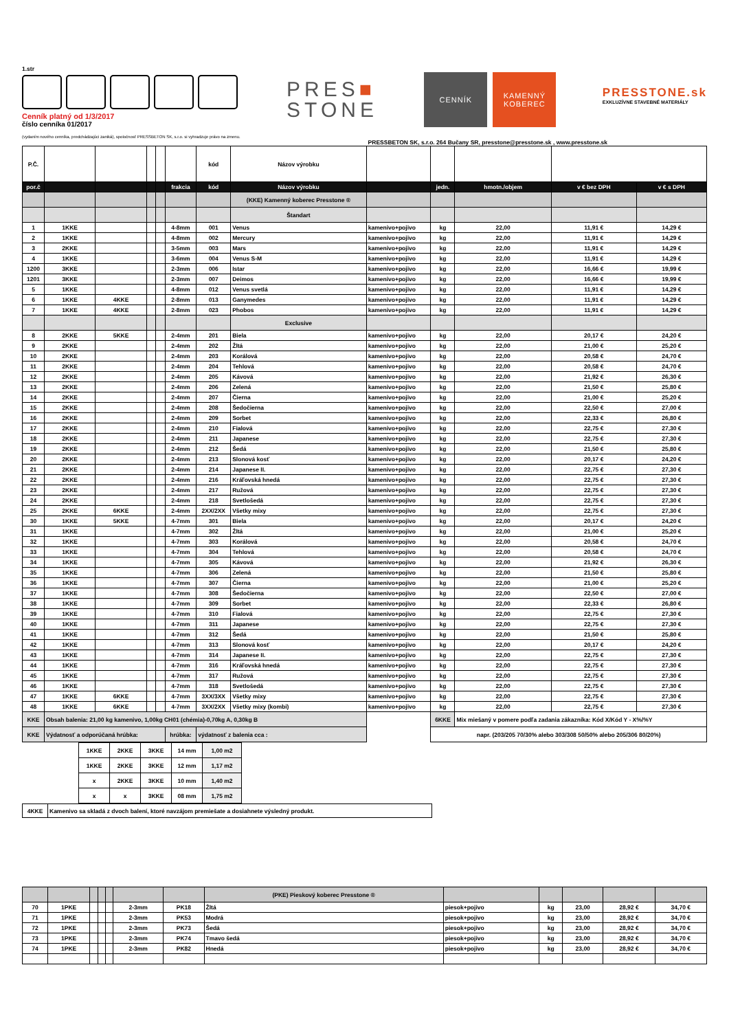1.str
Cenník platný od 1/3/2017
číslo cenníka 01/2017
(vydaním nového cenníka, predchádzajúci zaniká), spoločnosť PRESSBETON SK, s.r.o. si vyhradzuje právo na zmenu.
PRES■
STONE
CENNÍK KAMENNÝ
KOBEREC
PRESSTONE.sk
EXKLUZÍVNE STAVEBNÉ MATERIÁLY
PRESSBETON SK, s.r.o. 264 Bučany SR, presstone@presstone.sk , www.presstone.sk
| P.Č. | | | | | | kód | Názov výrobku | | | | | |
| por.č | | | | | frakcia | kód | Názov výrobku | | jedn. | hmotn./objem | v € bez DPH | v € s DPH |
| | | | | | | | (KKE) Kamenný koberec Presstone ® | | | | | |
| | | | | | | | Štandart | | | | | |
| 1 | 1KKE | | | | 4-8mm | 001 | Venus | kamenivo+pojivo | kg | 22,00 | 11,91 € | 14,29 € |
| 2 | 1KKE | | | | 4-8mm | 002 | Mercury | kamenivo+pojivo | kg | 22,00 | 11,91 € | 14,29 € |
| 3 | 2KKE | | | | 3-5mm | 003 | Mars | kamenivo+pojivo | kg | 22,00 | 11,91 € | 14,29 € |
| 4 | 1KKE | | | | 3-6mm | 004 | Venus S-M | kamenivo+pojivo | kg | 22,00 | 11,91 € | 14,29 € |
| 1200 | 3KKE | | | | 2-3mm | 006 | Istar | kamenivo+pojivo | kg | 22,00 | 16,66 € | 19,99 € |
| 1201 | 3KKE | | | | 2-3mm | 007 | Deimos | kamenivo+pojivo | kg | 22,00 | 16,66 € | 19,99 € |
| 5 | 1KKE | | | | 4-8mm | 012 | Venus svetlá | kamenivo+pojivo | kg | 22,00 | 11,91 € | 14,29 € |
| 6 | 1KKE | 4KKE | | | 2-8mm | 013 | Ganymedes | kamenivo+pojivo | kg | 22,00 | 11,91 € | 14,29 € |
| 7 | 1KKE | 4KKE | | | 2-8mm | 023 | Phobos | kamenivo+pojivo | kg | 22,00 | 11,91 € | 14,29 € |
| | | | | | | | Exclusive | | | | | |
| 8 | 2KKE | 5KKE | | | 2-4mm | 201 | Biela | kamenivo+pojivo | kg | 22,00 | 20,17 € | 24,20 € |
| 9 | 2KKE | | | | 2-4mm | 202 | Žltá | kamenivo+pojivo | kg | 22,00 | 21,00 € | 25,20 € |
| 10 | 2KKE | | | | 2-4mm | 203 | Korálová | kamenivo+pojivo | kg | 22,00 | 20,58 € | 24,70 € |
| 11 | 2KKE | | | | 2-4mm | 204 | Tehlová | kamenivo+pojivo | kg | 22,00 | 20,58 € | 24,70 € |
| 12 | 2KKE | | | | 2-4mm | 205 | Kávová | kamenivo+pojivo | kg | 22,00 | 21,92 € | 26,30 € |
| 13 | 2KKE | | | | 2-4mm | 206 | Zelená | kamenivo+pojivo | kg | 22,00 | 21,50 € | 25,80 € |
| 14 | 2KKE | | | | 2-4mm | 207 | Čierna | kamenivo+pojivo | kg | 22,00 | 21,00 € | 25,20 € |
| 15 | 2KKE | | | | 2-4mm | 208 | Šedočierna | kamenivo+pojivo | kg | 22,00 | 22,50 € | 27,00 € |
| 16 | 2KKE | | | | 2-4mm | 209 | Sorbet | kamenivo+pojivo | kg | 22,00 | 22,33 € | 26,80 € |
| 17 | 2KKE | | | | 2-4mm | 210 | Fialová | kamenivo+pojivo | kg | 22,00 | 22,75 € | 27,30 € |
| 18 | 2KKE | | | | 2-4mm | 211 | Japanese | kamenivo+pojivo | kg | 22,00 | 22,75 € | 27,30 € |
| 19 | 2KKE | | | | 2-4mm | 212 | Šedá | kamenivo+pojivo | kg | 22,00 | 21,50 € | 25,80 € |
| 20 | 2KKE | | | | 2-4mm | 213 | Slonová kosť | kamenivo+pojivo | kg | 22,00 | 20,17 € | 24,20 € |
| 21 | 2KKE | | | | 2-4mm | 214 | Japanese II. | kamenivo+pojivo | kg | 22,00 | 22,75 € | 27,30 € |
| 22 | 2KKE | | | | 2-4mm | 216 | Kráľovská hnedá | kamenivo+pojivo | kg | 22,00 | 22,75 € | 27,30 € |
| 23 | 2KKE | | | | 2-4mm | 217 | Ružová | kamenivo+pojivo | kg | 22,00 | 22,75 € | 27,30 € |
| 24 | 2KKE | | | | 2-4mm | 218 | Svetlošedá | kamenivo+pojivo | kg | 22,00 | 22,75 € | 27,30 € |
| 25 | 2KKE | 6KKE | | | 2-4mm | 2XX/2XX | Všetky mixy | kamenivo+pojivo | kg | 22,00 | 22,75 € | 27,30 € |
| 30 | 1KKE | 5KKE | | | 4-7mm | 301 | Biela | kamenivo+pojivo | kg | 22,00 | 20,17 € | 24,20 € |
| 31 | 1KKE | | | | 4-7mm | 302 | Žltá | kamenivo+pojivo | kg | 22,00 | 21,00 € | 25,20 € |
| 32 | 1KKE | | | | 4-7mm | 303 | Korálová | kamenivo+pojivo | kg | 22,00 | 20,58 € | 24,70 € |
| 33 | 1KKE | | | | 4-7mm | 304 | Tehlová | kamenivo+pojivo | kg | 22,00 | 20,58 € | 24,70 € |
| 34 | 1KKE | | | | 4-7mm | 305 | Kávová | kamenivo+pojivo | kg | 22,00 | 21,92 € | 26,30 € |
| 35 | 1KKE | | | | 4-7mm | 306 | Zelená | kamenivo+pojivo | kg | 22,00 | 21,50 € | 25,80 € |
| 36 | 1KKE | | | | 4-7mm | 307 | Čierna | kamenivo+pojivo | kg | 22,00 | 21,00 € | 25,20 € |
| 37 | 1KKE | | | | 4-7mm | 308 | Šedočierna | kamenivo+pojivo | kg | 22,00 | 22,50 € | 27,00 € |
| 38 | 1KKE | | | | 4-7mm | 309 | Sorbet | kamenivo+pojivo | kg | 22,00 | 22,33 € | 26,80 € |
| 39 | 1KKE | | | | 4-7mm | 310 | Fialová | kamenivo+pojivo | kg | 22,00 | 22,75 € | 27,30 € |
| 40 | 1KKE | | | | 4-7mm | 311 | Japanese | kamenivo+pojivo | kg | 22,00 | 22,75 € | 27,30 € |
| 41 | 1KKE | | | | 4-7mm | 312 | Šedá | kamenivo+pojivo | kg | 22,00 | 21,50 € | 25,80 € |
| 42 | 1KKE | | | | 4-7mm | 313 | Slonová kosť | kamenivo+pojivo | kg | 22,00 | 20,17 € | 24,20 € |
| 43 | 1KKE | | | | 4-7mm | 314 | Japanese II. | kamenivo+pojivo | kg | 22,00 | 22,75 € | 27,30 € |
| 44 | 1KKE | | | | 4-7mm | 316 | Kráľovská hnedá | kamenivo+pojivo | kg | 22,00 | 22,75 € | 27,30 € |
| 45 | 1KKE | | | | 4-7mm | 317 | Ružová | kamenivo+pojivo | kg | 22,00 | 22,75 € | 27,30 € |
| 46 | 1KKE | | | | 4-7mm | 318 | Svetlošedá | kamenivo+pojivo | kg | 22,00 | 22,75 € | 27,30 € |
| 47 | 1KKE | 6KKE | | | 4-7mm | 3XX/3XX | Všetky mixy | kamenivo+pojivo | kg | 22,00 | 22,75 € | 27,30 € |
| 48 | 1KKE | 6KKE | | | 4-7mm | 3XX/2XX | Všetky mixy (kombi) | kamenivo+pojivo | kg | 22,00 | 22,75 € | 27,30 € |
| KKE | Obsah balenia: 21,00 kg kamenivo, 1,00kg CH01 (chémia)-0,70kg A, 0,30kg B | | | | | | | | 6KKE | Mix miešaný v pomere podľa zadania zákazníka: Kód X/Kód Y - X%/%Y | | |
| KKE | Výdatnosť a odporúčaná hrúbka: | | | | hrúbka: | výdatnosť z balenia cca : | | | napr. (203/205 70/30% alebo 303/308 50/50% alebo 205/306 80/20%) | | | |
| 1KKE | 2KKE | 3KKE | 14 mm | 1,00 m2 |
| 1KKE | 2KKE | 3KKE | 12 mm | 1,17 m2 |
| x | 2KKE | 3KKE | 10 mm | 1,40 m2 |
| x | x | 3KKE | 08 mm | 1,75 m2 |
| 4KKE | Kamenivo sa skladá z dvoch balení, ktoré navzájom premiešate a dosiahnete výsledný produkt. |
| | | | | | | | (PKE) Pieskový koberec Presstone ® | | | | | |
| 70 | 1PKE | | | | 2-3mm | PK18 | Žltá | piesok+pojivo | kg | 23,00 | 28,92 € | 34,70 € |
| 71 | 1PKE | | | | 2-3mm | PK53 | Modrá | piesok+pojivo | kg | 23,00 | 28,92 € | 34,70 € |
| 72 | 1PKE | | | | 2-3mm | PK73 | Šedá | piesok+pojivo | kg | 23,00 | 28,92 € | 34,70 € |
| 73 | 1PKE | | | | 2-3mm | PK74 | Tmavo šedá | piesok+pojivo | kg | 23,00 | 28,92 € | 34,70 € |
| 74 | 1PKE | | | | 2-3mm | PK82 | Hnedá | piesok+pojivo | kg | 23,00 | 28,92 € | 34,70 € |